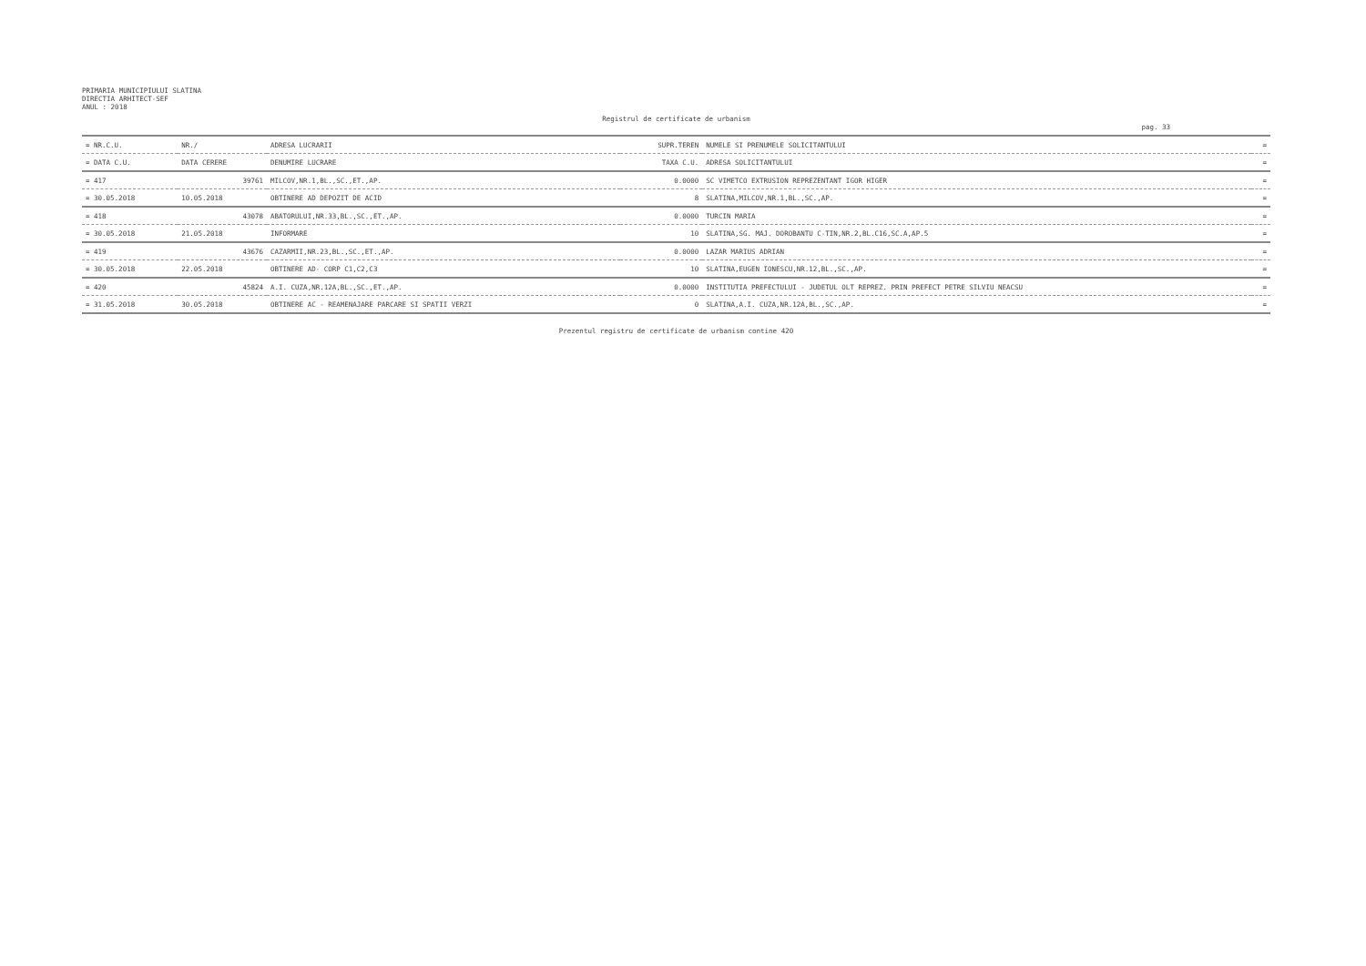PRIMARIA MUNICIPIULUI SLATINA
DIRECTIA ARHITECT-SEF
ANUL : 2018
Registrul de certificate de urbanism
pag. 33
| = NR.C.U. | NR./ | ADRESA LUCRARII | SUPR.TEREN | NUMELE SI PRENUMELE SOLICITANTULUI | = |
| --- | --- | --- | --- | --- | --- |
| = DATA C.U. | DATA CERERE | DENUMIRE LUCRARE | TAXA C.U. | ADRESA SOLICITANTULUI | = |
| = 417 | 39761 | MILCOV,NR.1,BL.,SC.,ET.,AP. | 0.0000 | SC VIMETCO EXTRUSION REPREZENTANT IGOR HIGER | = |
| = 30.05.2018 | 10.05.2018 | OBTINERE AD DEPOZIT DE ACID | 8 | SLATINA,MILCOV,NR.1,BL.,SC.,AP. | = |
| = 418 | 43078 | ABATORULUI,NR.33,BL.,SC.,ET.,AP. | 0.0000 | TURCIN MARIA | = |
| = 30.05.2018 | 21.05.2018 | INFORMARE | 10 | SLATINA,SG. MAJ. DOROBANTU C-TIN,NR.2,BL.C16,SC.A,AP.5 | = |
| = 419 | 43676 | CAZARMII,NR.23,BL.,SC.,ET.,AP. | 0.0000 | LAZAR MARIUS ADRIAN | = |
| = 30.05.2018 | 22.05.2018 | OBTINERE AD- CORP C1,C2,C3 | 10 | SLATINA,EUGEN IONESCU,NR.12,BL.,SC.,AP. | = |
| = 420 | 45824 | A.I. CUZA,NR.12A,BL.,SC.,ET.,AP. | 0.0000 | INSTITUTIA PREFECTULUI - JUDETUL OLT REPREZ. PRIN PREFECT PETRE SILVIU NEACSU | = |
| = 31.05.2018 | 30.05.2018 | OBTINERE AC - REAMENAJARE PARCARE SI SPATII VERZI | 0 | SLATINA,A.I. CUZA,NR.12A,BL.,SC.,AP. | = |
Prezentul registru de certificate de urbanism contine 420